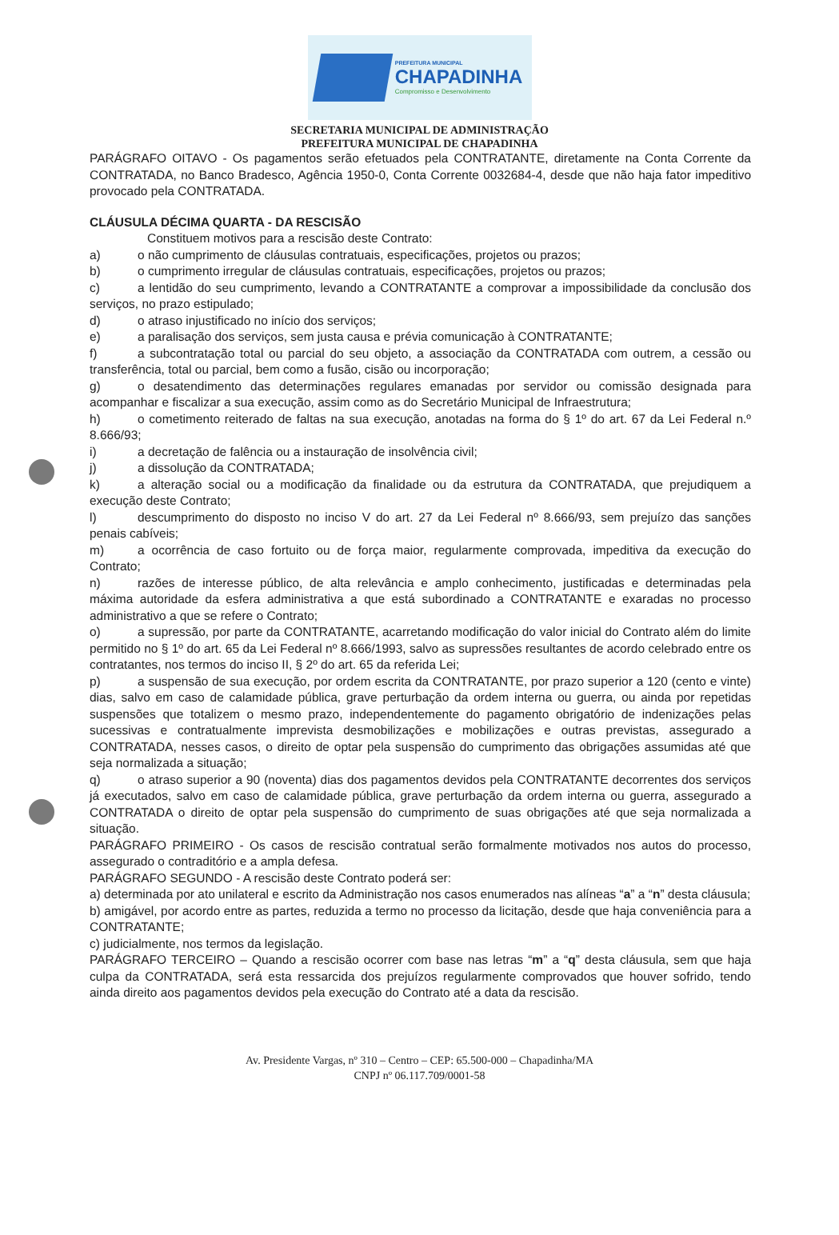PREFEITURA MUNICIPAL
CHAPADINHA
Compromisso e Desenvolvimento
SECRETARIA MUNICIPAL DE ADMINISTRAÇÃO
PREFEITURA MUNICIPAL DE CHAPADINHA
PARÁGRAFO OITAVO - Os pagamentos serão efetuados pela CONTRATANTE, diretamente na Conta Corrente da CONTRATADA, no Banco Bradesco, Agência 1950-0, Conta Corrente 0032684-4, desde que não haja fator impeditivo provocado pela CONTRATADA.
CLÁUSULA DÉCIMA QUARTA - DA RESCISÃO
Constituem motivos para a rescisão deste Contrato:
a) o não cumprimento de cláusulas contratuais, especificações, projetos ou prazos;
b) o cumprimento irregular de cláusulas contratuais, especificações, projetos ou prazos;
c) a lentidão do seu cumprimento, levando a CONTRATANTE a comprovar a impossibilidade da conclusão dos serviços, no prazo estipulado;
d) o atraso injustificado no início dos serviços;
e) a paralisação dos serviços, sem justa causa e prévia comunicação à CONTRATANTE;
f) a subcontratação total ou parcial do seu objeto, a associação da CONTRATADA com outrem, a cessão ou transferência, total ou parcial, bem como a fusão, cisão ou incorporação;
g) o desatendimento das determinações regulares emanadas por servidor ou comissão designada para acompanhar e fiscalizar a sua execução, assim como as do Secretário Municipal de Infraestrutura;
h) o cometimento reiterado de faltas na sua execução, anotadas na forma do § 1º do art. 67 da Lei Federal n.º 8.666/93;
i) a decretação de falência ou a instauração de insolvência civil;
j) a dissolução da CONTRATADA;
k) a alteração social ou a modificação da finalidade ou da estrutura da CONTRATADA, que prejudiquem a execução deste Contrato;
l) descumprimento do disposto no inciso V do art. 27 da Lei Federal nº 8.666/93, sem prejuízo das sanções penais cabíveis;
m) a ocorrência de caso fortuito ou de força maior, regularmente comprovada, impeditiva da execução do Contrato;
n) razões de interesse público, de alta relevância e amplo conhecimento, justificadas e determinadas pela máxima autoridade da esfera administrativa a que está subordinado a CONTRATANTE e exaradas no processo administrativo a que se refere o Contrato;
o) a supressão, por parte da CONTRATANTE, acarretando modificação do valor inicial do Contrato além do limite permitido no § 1º do art. 65 da Lei Federal nº 8.666/1993, salvo as supressões resultantes de acordo celebrado entre os contratantes, nos termos do inciso II, § 2º do art. 65 da referida Lei;
p) a suspensão de sua execução, por ordem escrita da CONTRATANTE, por prazo superior a 120 (cento e vinte) dias, salvo em caso de calamidade pública, grave perturbação da ordem interna ou guerra, ou ainda por repetidas suspensões que totalizem o mesmo prazo, independentemente do pagamento obrigatório de indenizações pelas sucessivas e contratualmente imprevista desmobilizações e mobilizações e outras previstas, assegurado a CONTRATADA, nesses casos, o direito de optar pela suspensão do cumprimento das obrigações assumidas até que seja normalizada a situação;
q) o atraso superior a 90 (noventa) dias dos pagamentos devidos pela CONTRATANTE decorrentes dos serviços já executados, salvo em caso de calamidade pública, grave perturbação da ordem interna ou guerra, assegurado a CONTRATADA o direito de optar pela suspensão do cumprimento de suas obrigações até que seja normalizada a situação.
PARÁGRAFO PRIMEIRO - Os casos de rescisão contratual serão formalmente motivados nos autos do processo, assegurado o contraditório e a ampla defesa.
PARÁGRAFO SEGUNDO - A rescisão deste Contrato poderá ser:
a) determinada por ato unilateral e escrito da Administração nos casos enumerados nas alíneas “a” a “n” desta cláusula;
b) amigável, por acordo entre as partes, reduzida a termo no processo da licitação, desde que haja conveniência para a CONTRATANTE;
c) judicialmente, nos termos da legislação.
PARÁGRAFO TERCEIRO – Quando a rescisão ocorrer com base nas letras “m” a “q” desta cláusula, sem que haja culpa da CONTRATADA, será esta ressarcida dos prejuízos regularmente comprovados que houver sofrido, tendo ainda direito aos pagamentos devidos pela execução do Contrato até a data da rescisão.
Av. Presidente Vargas, nº 310 – Centro – CEP: 65.500-000 – Chapadinha/MA
CNPJ nº 06.117.709/0001-58